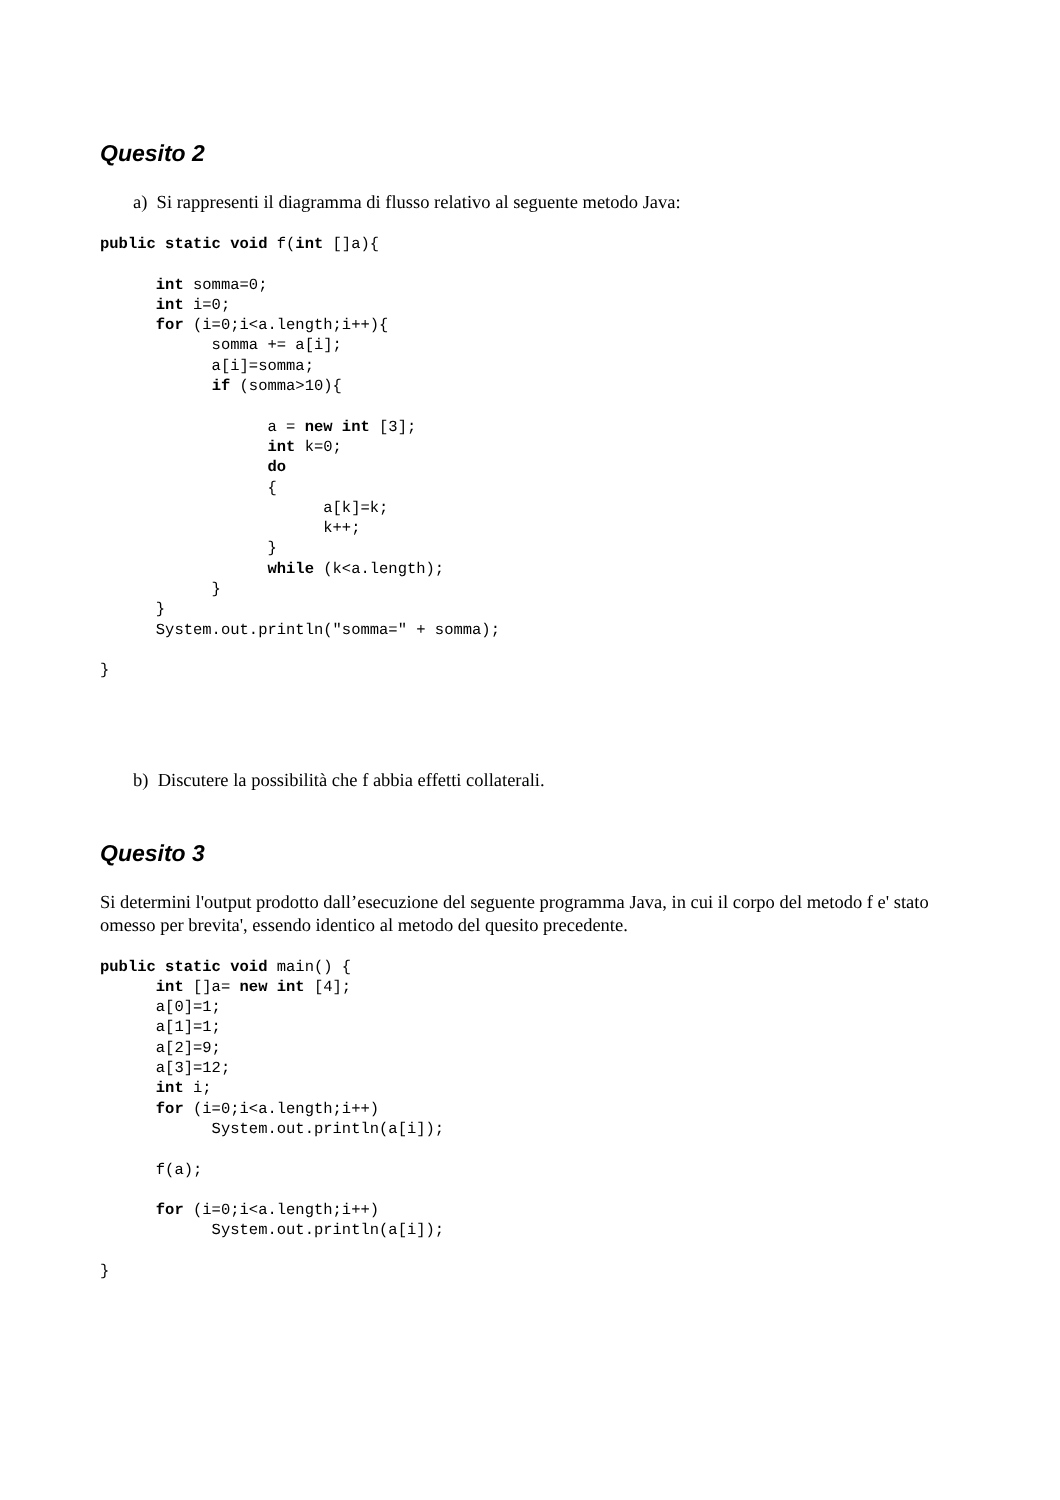Quesito 2
a) Si rappresenti il diagramma di flusso relativo al seguente metodo Java:
public static void f(int []a){

      int somma=0;
      int i=0;
      for (i=0;i<a.length;i++){
            somma += a[i];
            a[i]=somma;
            if (somma>10){

                  a = new int [3];
                  int k=0;
                  do
                  {
                        a[k]=k;
                        k++;
                  }
                  while (k<a.length);
            }
      }
      System.out.println("somma=" + somma);

}
b) Discutere la possibilità che f abbia effetti collaterali.
Quesito 3
Si determini l'output prodotto dall’esecuzione del seguente programma Java, in cui il corpo del metodo f e' stato omesso per brevita', essendo identico al metodo del quesito precedente.
public static void main() {
      int []a= new int [4];
      a[0]=1;
      a[1]=1;
      a[2]=9;
      a[3]=12;
      int i;
      for (i=0;i<a.length;i++)
            System.out.println(a[i]);

      f(a);

      for (i=0;i<a.length;i++)
            System.out.println(a[i]);

}